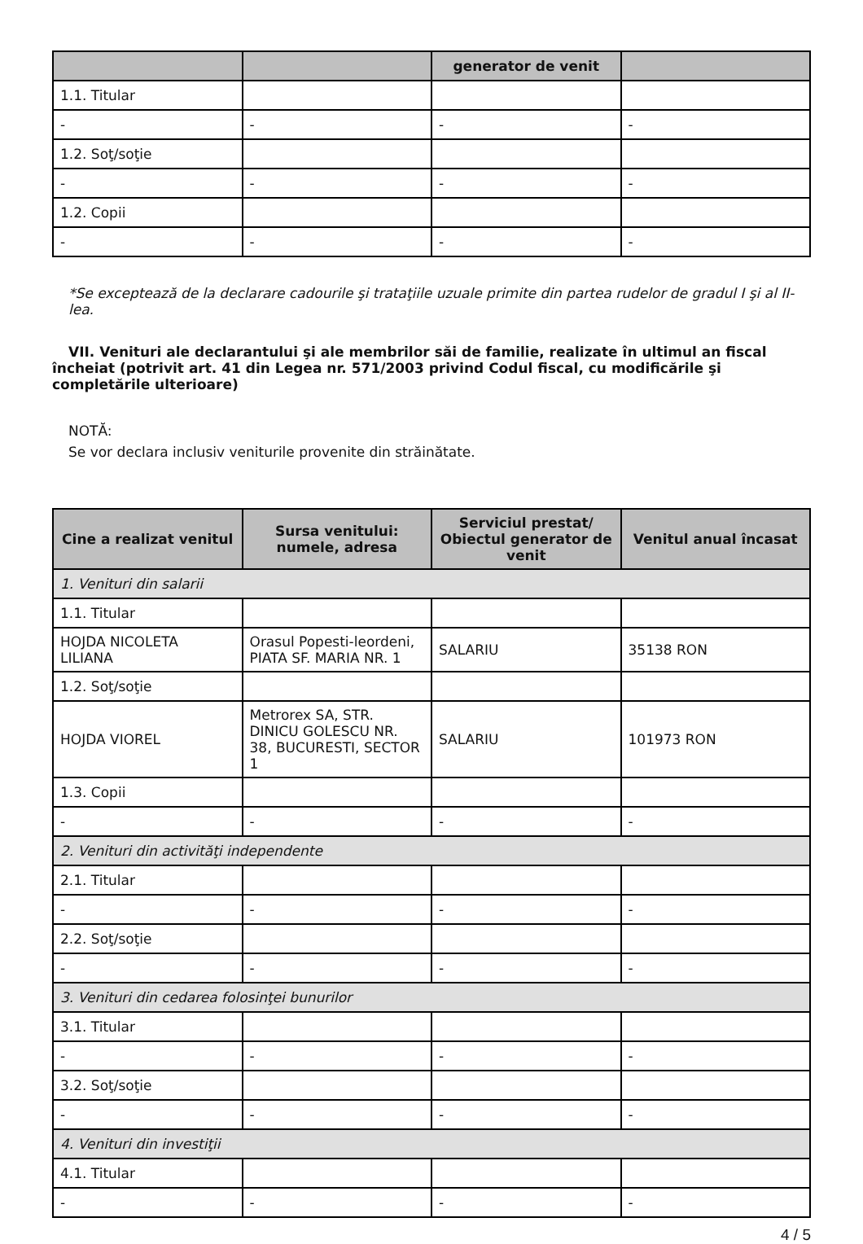| | | generator de venit | |
| --- | --- | --- | --- |
| 1.1. Titular | | | |
| - | - | - | - |
| 1.2. Soţ/soţie | | | |
| - | - | - | - |
| 1.2. Copii | | | |
| - | - | - | - |
*Se exceptează de la declarare cadourile şi trataţiile uzuale primite din partea rudelor de gradul I şi al II-lea.
VII. Venituri ale declarantului şi ale membrilor săi de familie, realizate în ultimul an fiscal încheiat (potrivit art. 41 din Legea nr. 571/2003 privind Codul fiscal, cu modificările şi completările ulterioare)
NOTĂ:
Se vor declara inclusiv veniturile provenite din străinătate.
| Cine a realizat venitul | Sursa venitului: numele, adresa | Serviciul prestat/ Obiectul generator de venit | Venitul anual încasat |
| --- | --- | --- | --- |
| 1. Venituri din salarii | | | |
| 1.1. Titular | | | |
| HOJDA NICOLETA LILIANA | Orasul Popesti-leordeni, PIATA SF. MARIA NR. 1 | SALARIU | 35138 RON |
| 1.2. Soţ/soţie | | | |
| HOJDA VIOREL | Metrorex SA, STR. DINICU GOLESCU NR. 38, BUCURESTI, SECTOR 1 | SALARIU | 101973 RON |
| 1.3. Copii | | | |
| - | - | - | - |
| 2. Venituri din activităţi independente | | | |
| 2.1. Titular | | | |
| - | - | - | - |
| 2.2. Soţ/soţie | | | |
| - | - | - | - |
| 3. Venituri din cedarea folosinţei bunurilor | | | |
| 3.1. Titular | | | |
| - | - | - | - |
| 3.2. Soţ/soţie | | | |
| - | - | - | - |
| 4. Venituri din investiţii | | | |
| 4.1. Titular | | | |
| - | - | - | - |
4 / 5